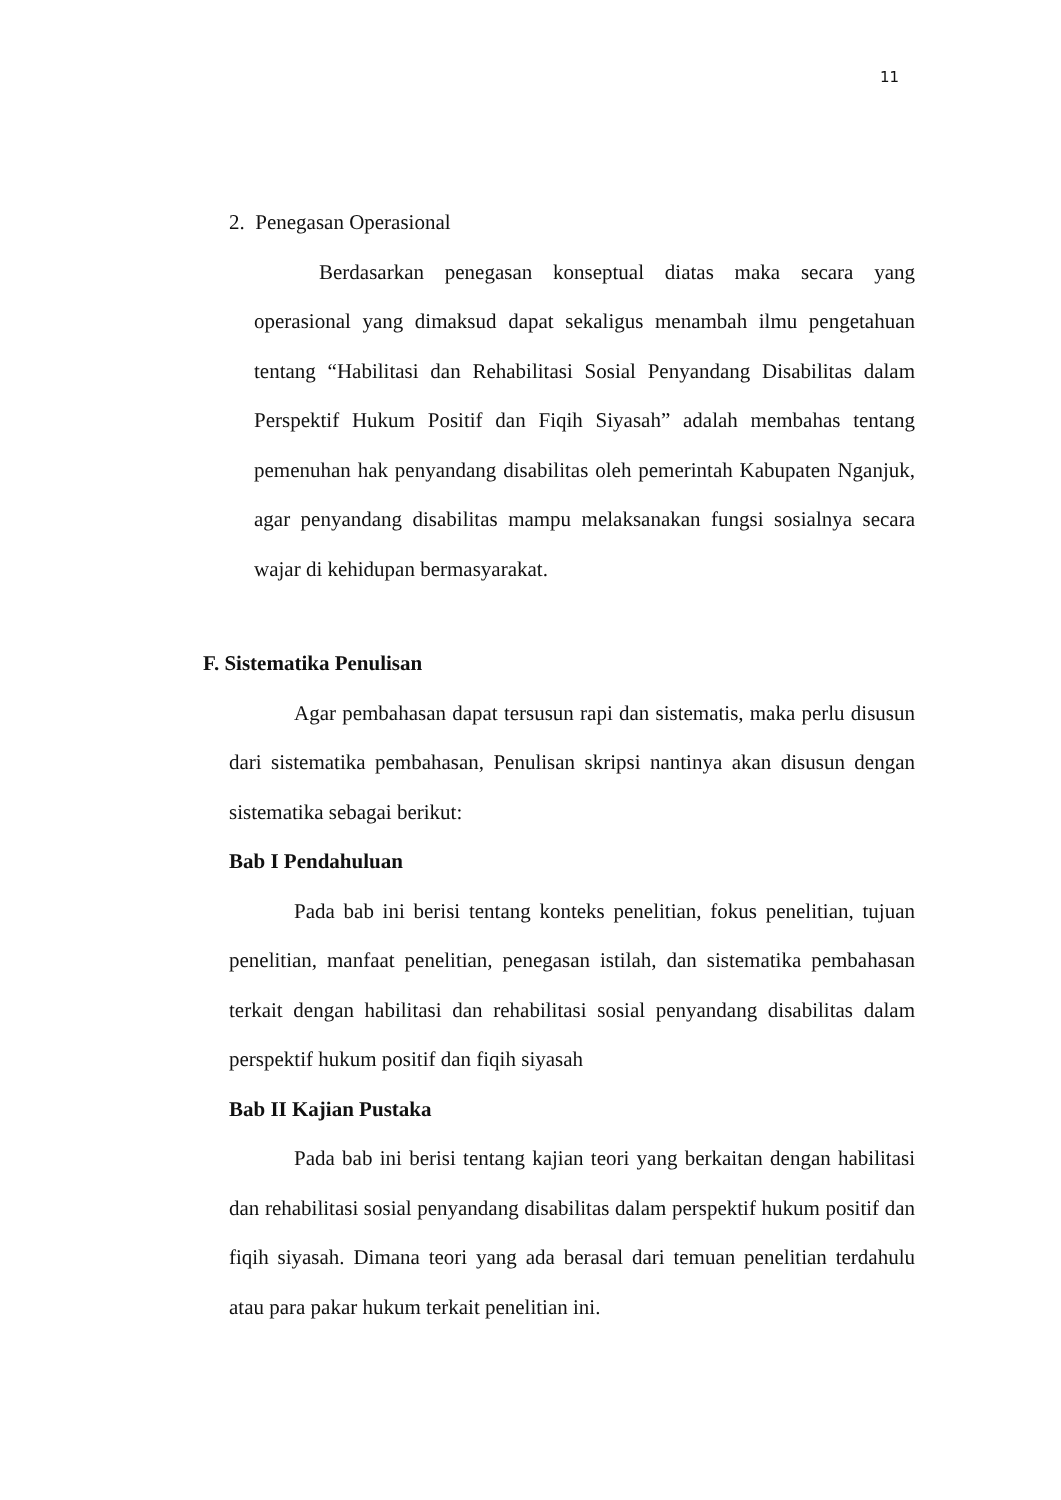11
2. Penegasan Operasional
Berdasarkan penegasan konseptual diatas maka secara yang operasional yang dimaksud dapat sekaligus menambah ilmu pengetahuan tentang “Habilitasi dan Rehabilitasi Sosial Penyandang Disabilitas dalam Perspektif Hukum Positif dan Fiqih Siyasah” adalah membahas tentang pemenuhan hak penyandang disabilitas oleh pemerintah Kabupaten Nganjuk, agar penyandang disabilitas mampu melaksanakan fungsi sosialnya secara wajar di kehidupan bermasyarakat.
F. Sistematika Penulisan
Agar pembahasan dapat tersusun rapi dan sistematis, maka perlu disusun dari sistematika pembahasan, Penulisan skripsi nantinya akan disusun dengan sistematika sebagai berikut:
Bab I Pendahuluan
Pada bab ini berisi tentang konteks penelitian, fokus penelitian, tujuan penelitian, manfaat penelitian, penegasan istilah, dan sistematika pembahasan terkait dengan habilitasi dan rehabilitasi sosial penyandang disabilitas dalam perspektif hukum positif dan fiqih siyasah
Bab II Kajian Pustaka
Pada bab ini berisi tentang kajian teori yang berkaitan dengan habilitasi dan rehabilitasi sosial penyandang disabilitas dalam perspektif hukum positif dan fiqih siyasah. Dimana teori yang ada berasal dari temuan penelitian terdahulu atau para pakar hukum terkait penelitian ini.